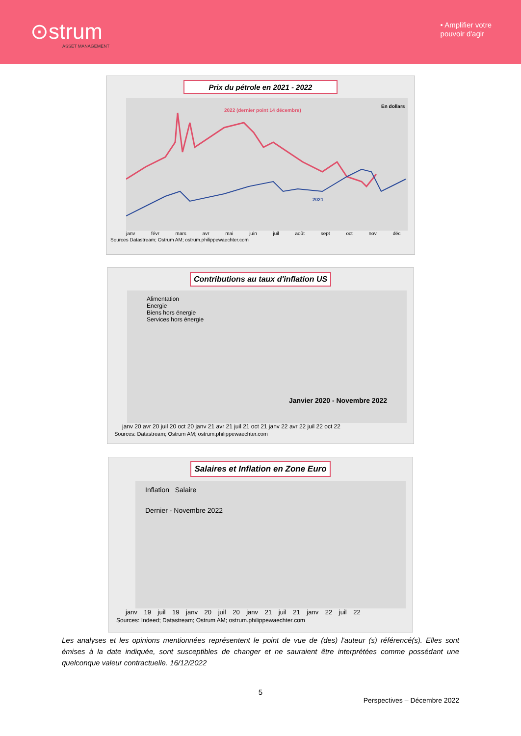⊙strum
ASSET MANAGEMENT
• Amplifier votre
pouvoir d'agir
Prix du pétrole en 2021 - 2022
2022 (dernier point 14 décembre)
En dollars
2021
janv févr mars avr mai juin juil août sept oct nov déc
Sources Datastream; Ostrum AM; ostrum.philippewaechter.com
Contributions au taux d'inflation US
Alimentation
Energie
Biens hors énergie
Services hors énergie
Janvier 2020 - Novembre 2022
janv 20 avr 20 juil 20 oct 20 janv 21 avr 21 juil 21 oct 21 janv 22 avr 22 juil 22 oct 22
Sources: Datastream; Ostrum AM; ostrum.philippewaechter.com
Salaires et Inflation en Zone Euro
Inflation Salaire
Dernier - Novembre 2022
janv 19 juil 19 janv 20 juil 20 janv 21 juil 21 janv 22 juil 22
Sources: Indeed; Datastream; Ostrum AM; ostrum.philippewaechter.com
Les analyses et les opinions mentionnées représentent le point de vue de (des) l'auteur (s) référencé(s). Elles sont émises à la date indiquée, sont susceptibles de changer et ne sauraient être interprétées comme possédant une quelconque valeur contractuelle. 16/12/2022
5
Perspectives – Décembre 2022